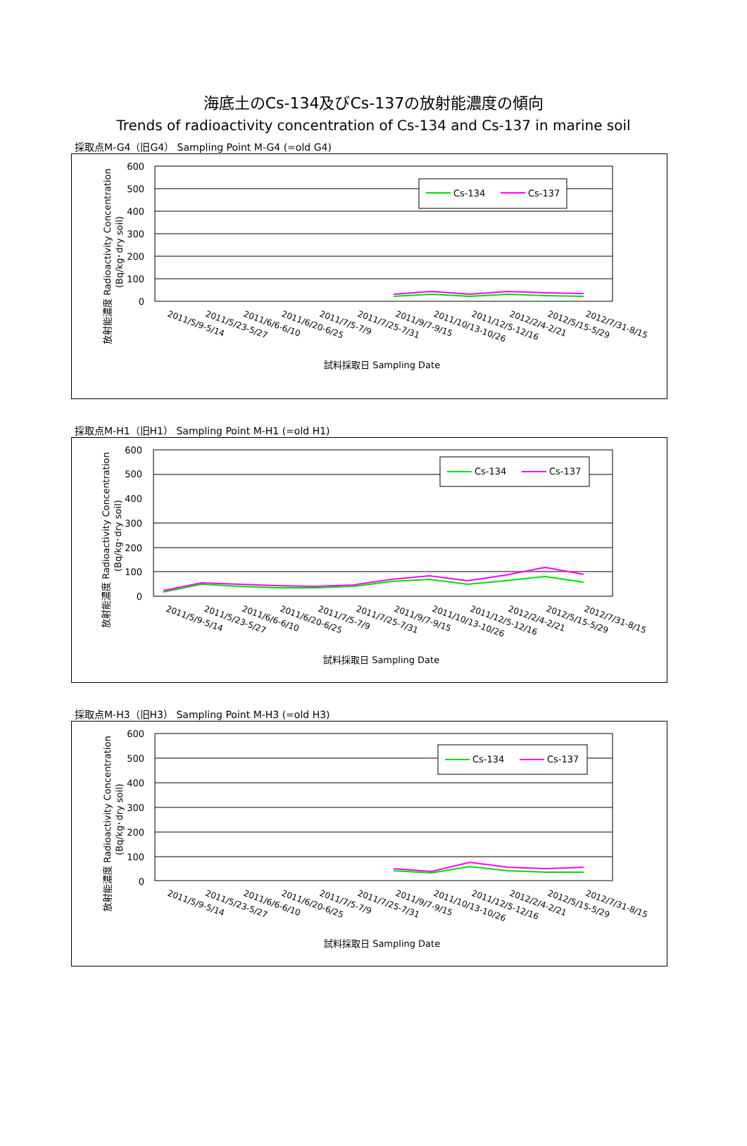海底土のCs-134及びCs-137の放射能濃度の傾向
Trends of radioactivity concentration of Cs-134 and Cs-137 in marine soil
採取点M-G4（旧G4） Sampling Point M-G4 (=old G4)
600
500
400
300
200
100
0
Cs-134
Cs-137
放射能濃度 Radioactivity Concentration
(Bq/kg･dry soil)
2011/5/9-5/14
2011/5/23-5/27
2011/6/6-6/10
2011/6/20-6/25
2011/7/5-7/9
2011/7/25-7/31
2011/9/7-9/15
2011/10/13-10/26
2011/12/5-12/16
2012/2/4-2/21
2012/5/15-5/29
2012/7/31-8/15
試料採取日 Sampling Date
採取点M-H1（旧H1） Sampling Point M-H1 (=old H1)
600
500
400
300
200
100
0
Cs-134
Cs-137
放射能濃度 Radioactivity Concentration
(Bq/kg･dry soil)
2011/5/9-5/14
2011/5/23-5/27
2011/6/6-6/10
2011/6/20-6/25
2011/7/5-7/9
2011/7/25-7/31
2011/9/7-9/15
2011/10/13-10/26
2011/12/5-12/16
2012/2/4-2/21
2012/5/15-5/29
2012/7/31-8/15
試料採取日 Sampling Date
採取点M-H3（旧H3） Sampling Point M-H3 (=old H3)
600
500
400
300
200
100
0
Cs-134
Cs-137
放射能濃度 Radioactivity Concentration
(Bq/kg･dry soil)
2011/5/9-5/14
2011/5/23-5/27
2011/6/6-6/10
2011/6/20-6/25
2011/7/5-7/9
2011/7/25-7/31
2011/9/7-9/15
2011/10/13-10/26
2011/12/5-12/16
2012/2/4-2/21
2012/5/15-5/29
2012/7/31-8/15
試料採取日 Sampling Date